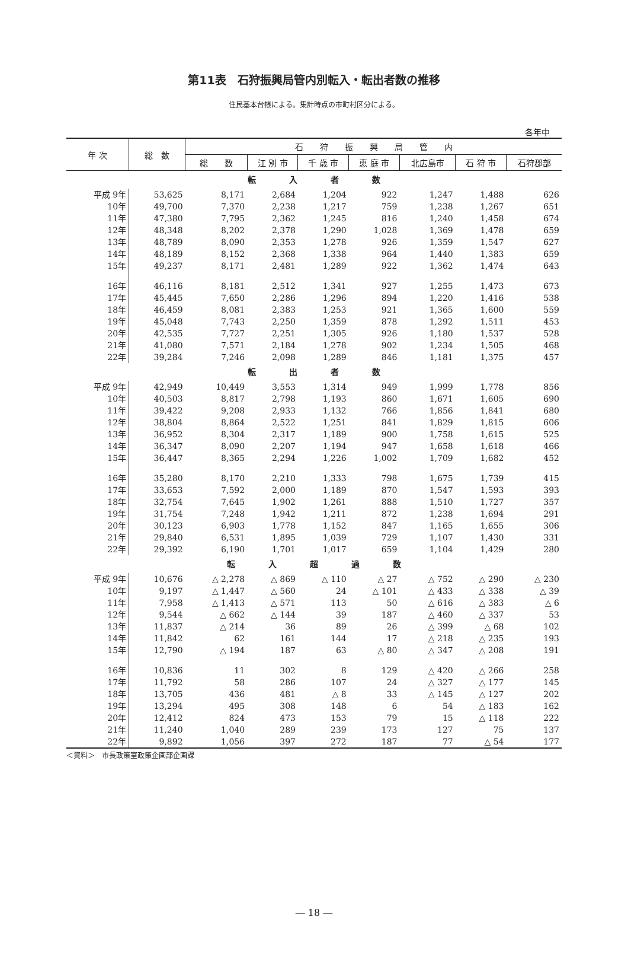第11表　石狩振興局管内別転入・転出者数の推移
住民基本台帳による。集計時点の市町村区分による。
各年中
| 年 次 | 総 数 | 石 狩 振 興 局 管 内 | | | | | | |
| --- | --- | --- | --- | --- | --- | --- | --- | --- |
| | | 総 数 | 江 別 市 | 千 歳 市 | 恵 庭 市 | 北広島市 | 石 狩 市 | 石狩郡部 |
| 転 入 者 数 | | | | | | | | |
| 平成 9年 | 53,625 | 8,171 | 2,684 | 1,204 | 922 | 1,247 | 1,488 | 626 |
| 10年 | 49,700 | 7,370 | 2,238 | 1,217 | 759 | 1,238 | 1,267 | 651 |
| 11年 | 47,380 | 7,795 | 2,362 | 1,245 | 816 | 1,240 | 1,458 | 674 |
| 12年 | 48,348 | 8,202 | 2,378 | 1,290 | 1,028 | 1,369 | 1,478 | 659 |
| 13年 | 48,789 | 8,090 | 2,353 | 1,278 | 926 | 1,359 | 1,547 | 627 |
| 14年 | 48,189 | 8,152 | 2,368 | 1,338 | 964 | 1,440 | 1,383 | 659 |
| 15年 | 49,237 | 8,171 | 2,481 | 1,289 | 922 | 1,362 | 1,474 | 643 |
| 16年 | 46,116 | 8,181 | 2,512 | 1,341 | 927 | 1,255 | 1,473 | 673 |
| 17年 | 45,445 | 7,650 | 2,286 | 1,296 | 894 | 1,220 | 1,416 | 538 |
| 18年 | 46,459 | 8,081 | 2,383 | 1,253 | 921 | 1,365 | 1,600 | 559 |
| 19年 | 45,048 | 7,743 | 2,250 | 1,359 | 878 | 1,292 | 1,511 | 453 |
| 20年 | 42,535 | 7,727 | 2,251 | 1,305 | 926 | 1,180 | 1,537 | 528 |
| 21年 | 41,080 | 7,571 | 2,184 | 1,278 | 902 | 1,234 | 1,505 | 468 |
| 22年 | 39,284 | 7,246 | 2,098 | 1,289 | 846 | 1,181 | 1,375 | 457 |
| 転 出 者 数 | | | | | | | | |
| 平成 9年 | 42,949 | 10,449 | 3,553 | 1,314 | 949 | 1,999 | 1,778 | 856 |
| 10年 | 40,503 | 8,817 | 2,798 | 1,193 | 860 | 1,671 | 1,605 | 690 |
| 11年 | 39,422 | 9,208 | 2,933 | 1,132 | 766 | 1,856 | 1,841 | 680 |
| 12年 | 38,804 | 8,864 | 2,522 | 1,251 | 841 | 1,829 | 1,815 | 606 |
| 13年 | 36,952 | 8,304 | 2,317 | 1,189 | 900 | 1,758 | 1,615 | 525 |
| 14年 | 36,347 | 8,090 | 2,207 | 1,194 | 947 | 1,658 | 1,618 | 466 |
| 15年 | 36,447 | 8,365 | 2,294 | 1,226 | 1,002 | 1,709 | 1,682 | 452 |
| 16年 | 35,280 | 8,170 | 2,210 | 1,333 | 798 | 1,675 | 1,739 | 415 |
| 17年 | 33,653 | 7,592 | 2,000 | 1,189 | 870 | 1,547 | 1,593 | 393 |
| 18年 | 32,754 | 7,645 | 1,902 | 1,261 | 888 | 1,510 | 1,727 | 357 |
| 19年 | 31,754 | 7,248 | 1,942 | 1,211 | 872 | 1,238 | 1,694 | 291 |
| 20年 | 30,123 | 6,903 | 1,778 | 1,152 | 847 | 1,165 | 1,655 | 306 |
| 21年 | 29,840 | 6,531 | 1,895 | 1,039 | 729 | 1,107 | 1,430 | 331 |
| 22年 | 29,392 | 6,190 | 1,701 | 1,017 | 659 | 1,104 | 1,429 | 280 |
| 転 入 超 過 数 | | | | | | | | |
| 平成 9年 | 10,676 | △ 2,278 | △ 869 | △ 110 | △ 27 | △ 752 | △ 290 | △ 230 |
| 10年 | 9,197 | △ 1,447 | △ 560 | 24 | △ 101 | △ 433 | △ 338 | △ 39 |
| 11年 | 7,958 | △ 1,413 | △ 571 | 113 | 50 | △ 616 | △ 383 | △ 6 |
| 12年 | 9,544 | △ 662 | △ 144 | 39 | 187 | △ 460 | △ 337 | 53 |
| 13年 | 11,837 | △ 214 | 36 | 89 | 26 | △ 399 | △ 68 | 102 |
| 14年 | 11,842 | 62 | 161 | 144 | 17 | △ 218 | △ 235 | 193 |
| 15年 | 12,790 | △ 194 | 187 | 63 | △ 80 | △ 347 | △ 208 | 191 |
| 16年 | 10,836 | 11 | 302 | 8 | 129 | △ 420 | △ 266 | 258 |
| 17年 | 11,792 | 58 | 286 | 107 | 24 | △ 327 | △ 177 | 145 |
| 18年 | 13,705 | 436 | 481 | △ 8 | 33 | △ 145 | △ 127 | 202 |
| 19年 | 13,294 | 495 | 308 | 148 | 6 | 54 | △ 183 | 162 |
| 20年 | 12,412 | 824 | 473 | 153 | 79 | 15 | △ 118 | 222 |
| 21年 | 11,240 | 1,040 | 289 | 239 | 173 | 127 | 75 | 137 |
| 22年 | 9,892 | 1,056 | 397 | 272 | 187 | 77 | △ 54 | 177 |
＜資料＞　市長政策室政策企画部企画課
― 18 ―